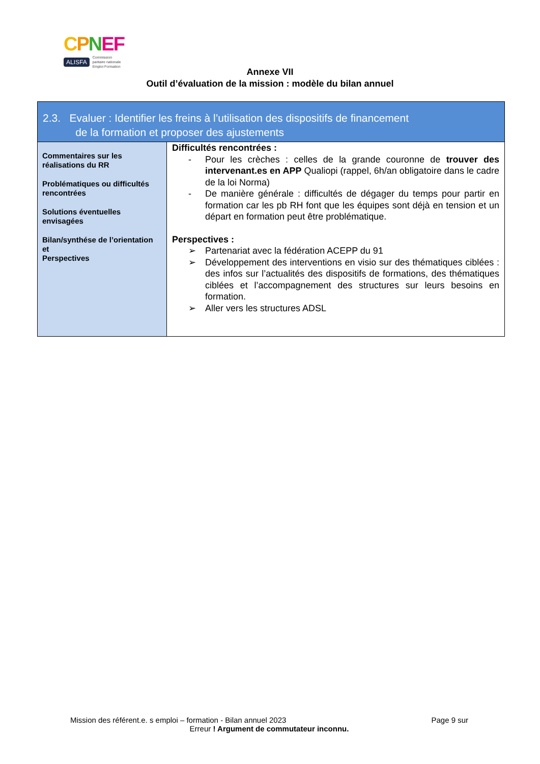CPNEF
ALISFA Commission
paritaire nationale
Emploi Formation
Annexe VII
Outil d’évaluation de la mission : modèle du bilan annuel
| 2.3. Evaluer : Identifier les freins à l’utilisation des dispositifs de financement de la formation et proposer des ajustements | |
| Commentaires sur les réalisations du RR Problématiques ou difficultés rencontrées Solutions éventuelles envisagées Bilan/synthése de l’orientation et Perspectives | Difficultés rencontrées : - Pour les crèches : celles de la grande couronne de trouver des intervenant.es en APP Qualiopi (rappel, 6h/an obligatoire dans le cadre de la loi Norma) - De manière générale : difficultés de dégager du temps pour partir en formation car les pb RH font que les équipes sont déjà en tension et un départ en formation peut être problématique. Perspectives : ➢ Partenariat avec la fédération ACEPP du 91 ➢ Développement des interventions en visio sur des thématiques ciblées : des infos sur l’actualités des dispositifs de formations, des thématiques ciblées et l’accompagnement des structures sur leurs besoins en formation. ➢ Aller vers les structures ADSL |
Mission des référent.e. s emploi – formation - Bilan annuel 2023 Page 9 sur
Erreur ! Argument de commutateur inconnu.